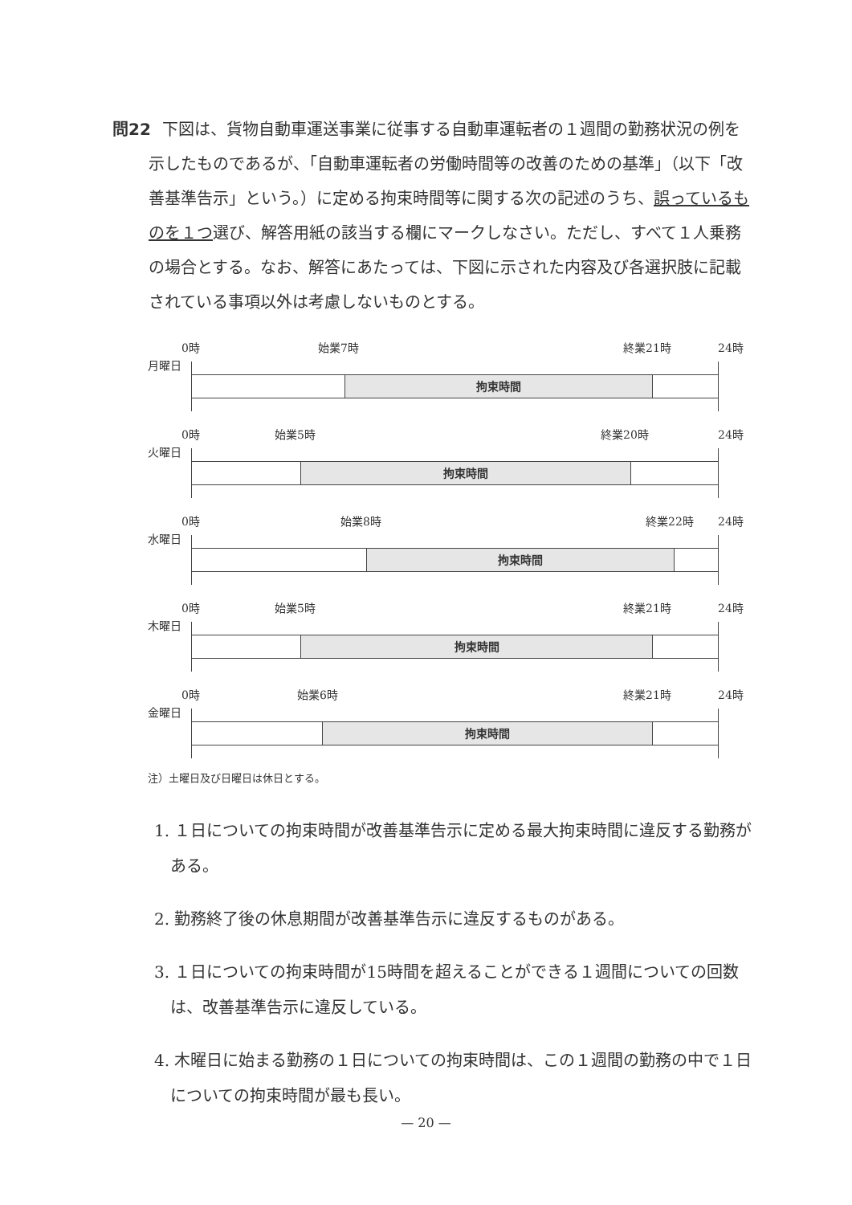問22 下図は、貨物自動車運送事業に従事する自動車運転者の１週間の勤務状況の例を示したものであるが、「自動車運転者の労働時間等の改善のための基準」（以下「改善基準告示」という。）に定める拘束時間等に関する次の記述のうち、誤っているものを１つ選び、解答用紙の該当する欄にマークしなさい。ただし、すべて１人乗務の場合とする。なお、解答にあたっては、下図に示された内容及び各選択肢に記載されている事項以外は考慮しないものとする。
0時 始業7時 終業21時 24時
月曜日
拘束時間
0時 始業5時 終業20時 24時
火曜日
拘束時間
0時 始業8時 終業22時 24時
水曜日
拘束時間
0時 始業5時 終業21時 24時
木曜日
拘束時間
0時 始業6時 終業21時 24時
金曜日
拘束時間
注）土曜日及び日曜日は休日とする。
1. １日についての拘束時間が改善基準告示に定める最大拘束時間に違反する勤務がある。
2. 勤務終了後の休息期間が改善基準告示に違反するものがある。
3. １日についての拘束時間が15時間を超えることができる１週間についての回数は、改善基準告示に違反している。
4. 木曜日に始まる勤務の１日についての拘束時間は、この１週間の勤務の中で１日についての拘束時間が最も長い。
— 20 —